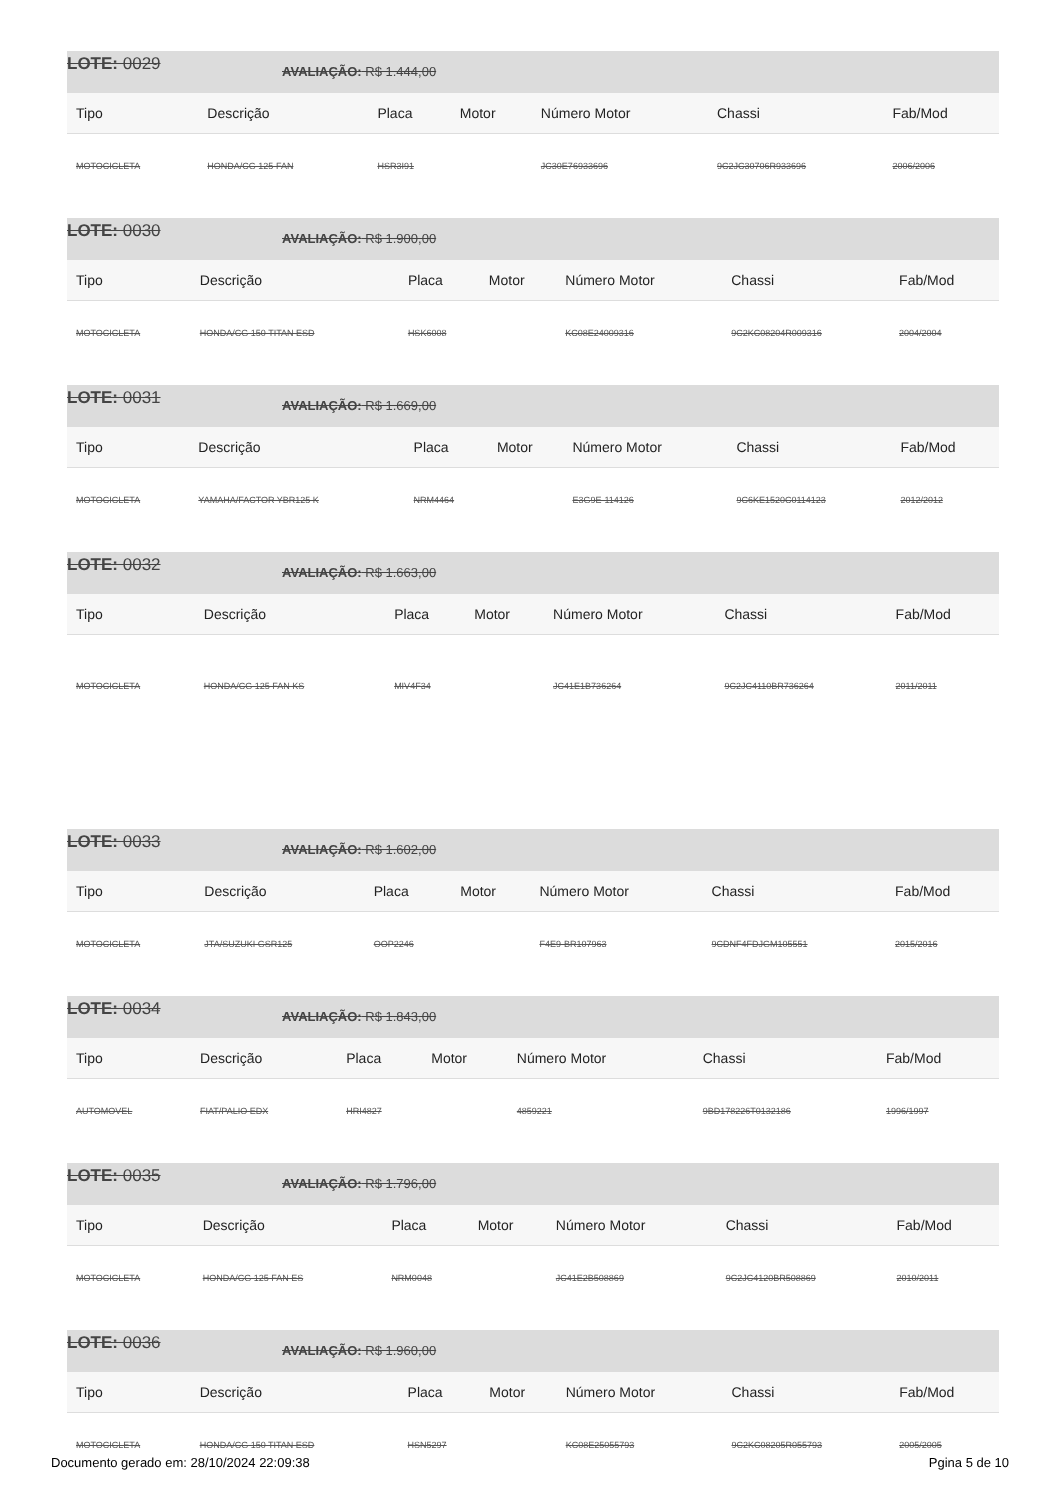LOTE: 0029 AVALIAÇÃO: R$ 1.444,00
| Tipo | Descrição | Placa | Motor | Número Motor | Chassi | Fab/Mod |
| --- | --- | --- | --- | --- | --- | --- |
| MOTOCICLETA | HONDA/CG 125 FAN | HSR3I91 | | JC30E76933696 | 9C2JC30706R933696 | 2006/2006 |
LOTE: 0030 AVALIAÇÃO: R$ 1.900,00
| Tipo | Descrição | Placa | Motor | Número Motor | Chassi | Fab/Mod |
| --- | --- | --- | --- | --- | --- | --- |
| MOTOCICLETA | HONDA/CG 150 TITAN ESD | HSK6008 | | KC08E24009316 | 9C2KC08204R009316 | 2004/2004 |
LOTE: 0031 AVALIAÇÃO: R$ 1.669,00
| Tipo | Descrição | Placa | Motor | Número Motor | Chassi | Fab/Mod |
| --- | --- | --- | --- | --- | --- | --- |
| MOTOCICLETA | YAMAHA/FACTOR YBR125 K | NRM4464 | | E3G9E-114126 | 9C6KE1520C0114123 | 2012/2012 |
LOTE: 0032 AVALIAÇÃO: R$ 1.663,00
| Tipo | Descrição | Placa | Motor | Número Motor | Chassi | Fab/Mod |
| --- | --- | --- | --- | --- | --- | --- |
| MOTOCICLETA | HONDA/CG 125 FAN KS | MIV4F34 | | JC41E1B736264 | 9C2JC4110BR736264 | 2011/2011 |
LOTE: 0033 AVALIAÇÃO: R$ 1.602,00
| Tipo | Descrição | Placa | Motor | Número Motor | Chassi | Fab/Mod |
| --- | --- | --- | --- | --- | --- | --- |
| MOTOCICLETA | JTA/SUZUKI GSR125 | OOP2246 | | F4E9-BR107963 | 9CDNF4FDJGM105551 | 2015/2016 |
LOTE: 0034 AVALIAÇÃO: R$ 1.843,00
| Tipo | Descrição | Placa | Motor | Número Motor | Chassi | Fab/Mod |
| --- | --- | --- | --- | --- | --- | --- |
| AUTOMOVEL | FIAT/PALIO EDX | HRI4827 | | 4859221 | 9BD178226T0132186 | 1996/1997 |
LOTE: 0035 AVALIAÇÃO: R$ 1.796,00
| Tipo | Descrição | Placa | Motor | Número Motor | Chassi | Fab/Mod |
| --- | --- | --- | --- | --- | --- | --- |
| MOTOCICLETA | HONDA/CG 125 FAN ES | NRM0048 | | JC41E2B508869 | 9C2JC4120BR508869 | 2010/2011 |
LOTE: 0036 AVALIAÇÃO: R$ 1.960,00
| Tipo | Descrição | Placa | Motor | Número Motor | Chassi | Fab/Mod |
| --- | --- | --- | --- | --- | --- | --- |
| MOTOCICLETA | HONDA/CG 150 TITAN ESD | HSN5297 | | KC08E25055793 | 9C2KC08205R055793 | 2005/2005 |
Documento gerado em: 28/10/2024 22:09:38 Pgina 5 de 10